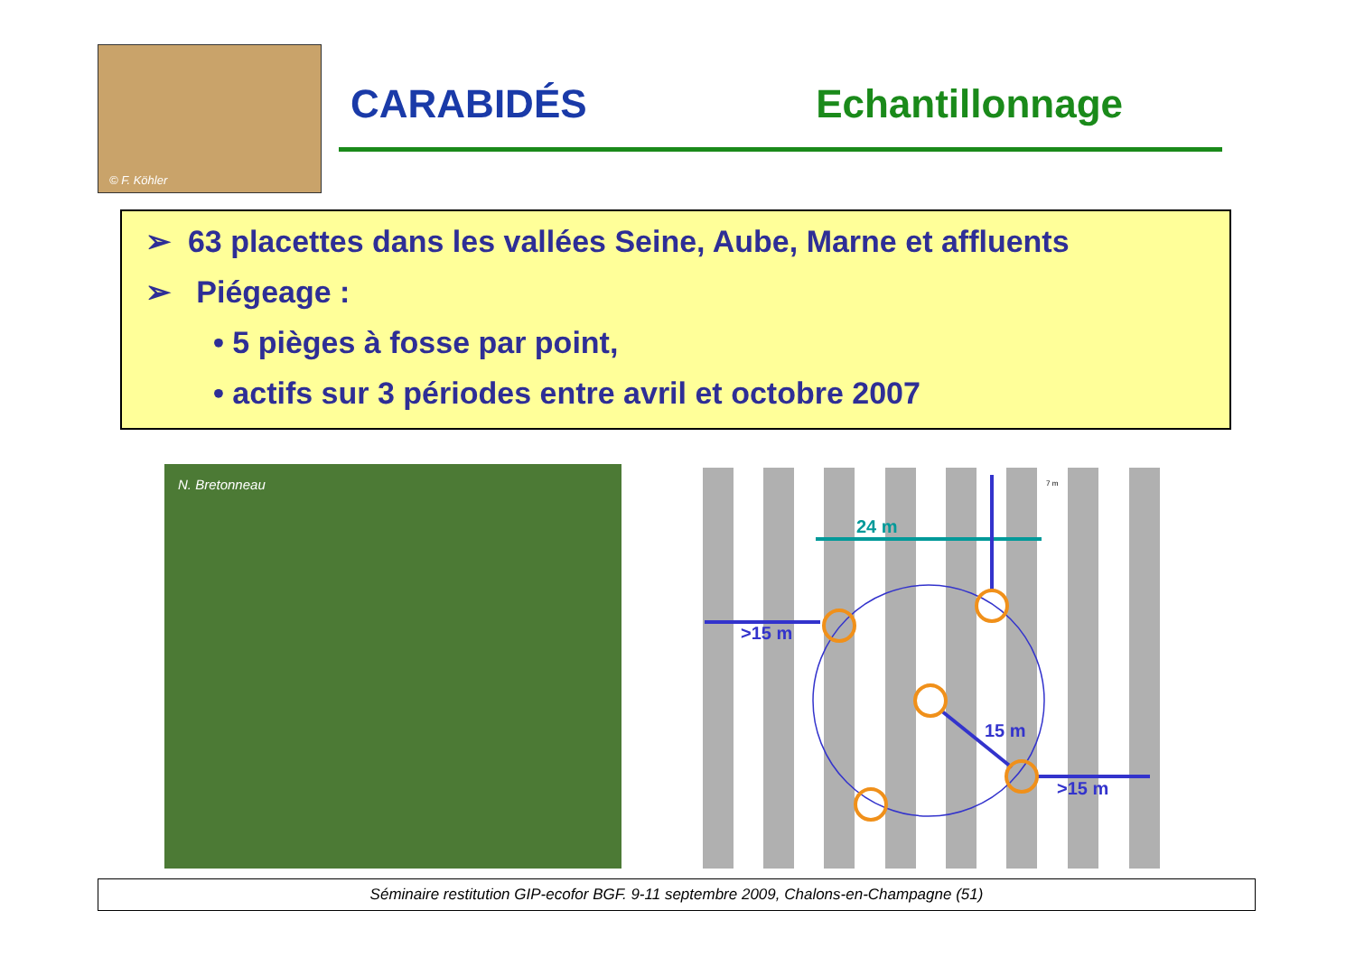© F. Köhler
CARABIDÉS Echantillonnage
➢ 63 placettes dans les vallées Seine, Aube, Marne et affluents
➢ Piégeage :
• 5 pièges à fosse par point,
• actifs sur 3 périodes entre avril et octobre 2007
N. Bretonneau
24 m
>15 m
15 m
>15 m
7 m
Séminaire restitution GIP-ecofor BGF. 9-11 septembre 2009, Chalons-en-Champagne (51)